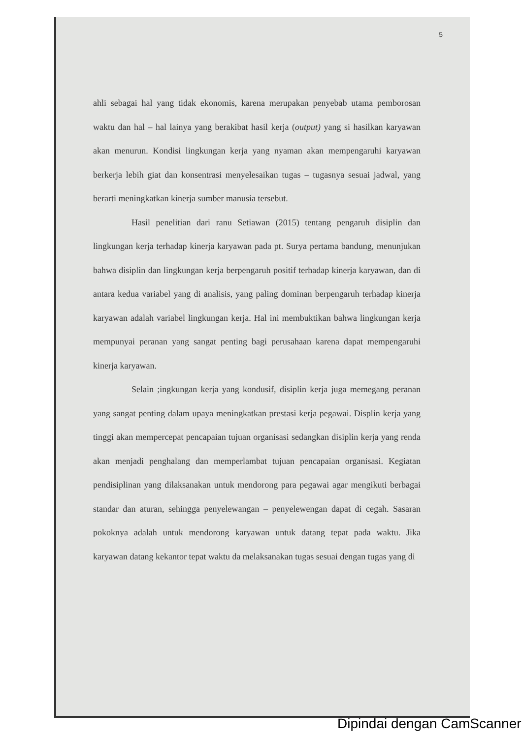5
ahli sebagai hal yang tidak ekonomis, karena merupakan penyebab utama pemborosan waktu dan hal – hal lainya yang berakibat hasil kerja (output) yang si hasilkan karyawan akan menurun. Kondisi lingkungan kerja yang nyaman akan mempengaruhi karyawan berkerja lebih giat dan konsentrasi menyelesaikan tugas – tugasnya sesuai jadwal, yang berarti meningkatkan kinerja sumber manusia tersebut.
Hasil penelitian dari ranu Setiawan (2015) tentang pengaruh disiplin dan lingkungan kerja terhadap kinerja karyawan pada pt. Surya pertama bandung, menunjukan bahwa disiplin dan lingkungan kerja berpengaruh positif terhadap kinerja karyawan, dan di antara kedua variabel yang di analisis, yang paling dominan berpengaruh terhadap kinerja karyawan adalah variabel lingkungan kerja. Hal ini membuktikan bahwa lingkungan kerja mempunyai peranan yang sangat penting bagi perusahaan karena dapat mempengaruhi kinerja karyawan.
Selain ;ingkungan kerja yang kondusif, disiplin kerja juga memegang peranan yang sangat penting dalam upaya meningkatkan prestasi kerja pegawai. Displin kerja yang tinggi akan mempercepat pencapaian tujuan organisasi sedangkan disiplin kerja yang renda akan menjadi penghalang dan memperlambat tujuan pencapaian organisasi. Kegiatan pendisiplinan yang dilaksanakan untuk mendorong para pegawai agar mengikuti berbagai standar dan aturan, sehingga penyelewangan – penyelewengan dapat di cegah. Sasaran pokoknya adalah untuk mendorong karyawan untuk datang tepat pada waktu. Jika karyawan datang kekantor tepat waktu da melaksanakan tugas sesuai dengan tugas yang di
Dipindai dengan CamScanner